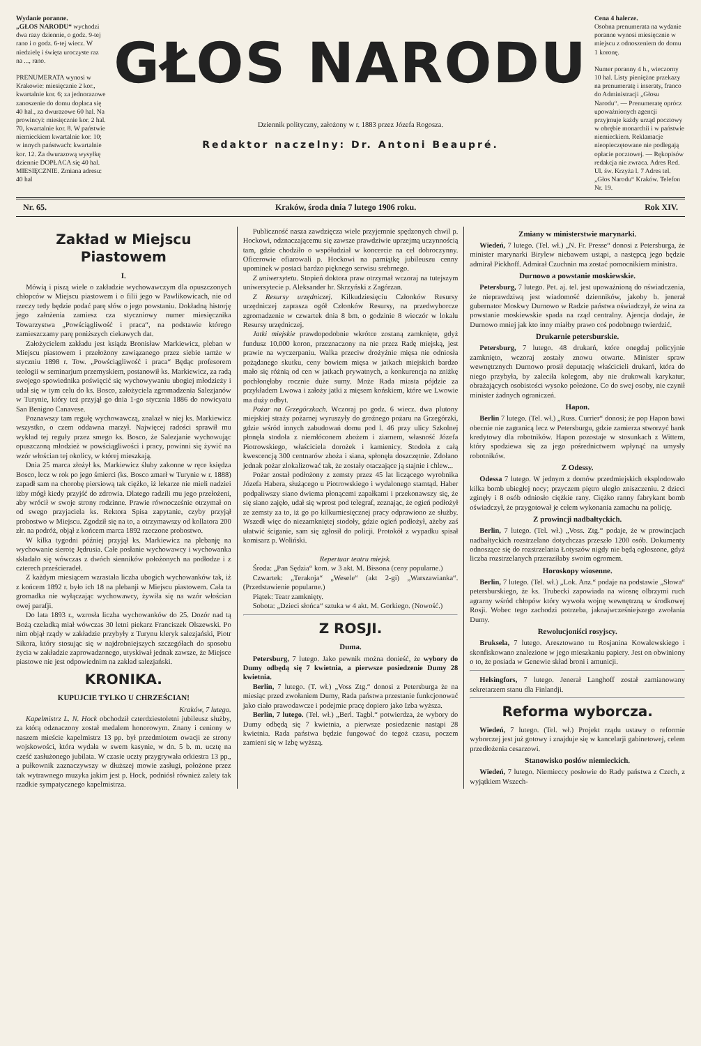Wydanie poranne.
„GŁOS NARODU“ wychodzi dwa razy dziennie, o godz. 9-tej rano i o godz. 6-tej wiecz. W niedzielę i święta uroczyste raz na ..., rano.
PRENUMERATA wynosi w Krakowie: miesięcznie 2 kor., kwartalnie kor. 6; za jednorazowe zanoszenie do domu dopłaca się 40 hal., za dwurazowe 60 hal. Na prowincyi: miesięcznie kor. 2 hal. 70, kwartalnie kor. 8. W państwie niemieckiem kwartalnie kor. 10; w innych państwach: kwartalnie kor. 12. Za dwurazową wysyłkę dziennie DOPŁACA się 40 hal. MIESIĘCZNIE. Zmiana adresu: 40 hal
GŁOS NARODU
Dziennik polityczny, założony w r. 1883 przez Józefa Rogosza.
Redaktor naczelny: Dr. Antoni Beaupré.
Cena 4 halerze.
Osobna prenumerata na wydanie poranne wynosi miesięcznie w miejscu z odnoszeniem do domu 1 koronę.
Numer poranny 4 h., wieczorny 10 hal. Listy pieniężne przekazy na prenumeratę i inseraty, franco do Administracji „Głosu Narodu“. — Prenumeratę oprócz upoważnionych agencji przyjmuje każdy urząd pocztowy w obrębie monarchii i w państwie niemieckiem. Reklamacje nieopieczętowane nie podlegają opłacie pocztowej. — Rękopisów redakcja nie zwraca. Adres Red. Ul. św. Krzyża l. 7 Adres tel. „Głos Narodu“ Kraków. Telefon Nr. 19.
Nr. 65. Kraków, środa dnia 7 lutego 1906 roku. Rok XIV.
Zakład w Miejscu Piastowem
I.
Mówią i piszą wiele o zakładzie wychowawczym dla opuszczonych chłopców w Miejscu piastowem i o filii jego w Pawlikowicach, nie od rzeczy tedy będzie podać parę słów o jego powstaniu. Dokładną historję jego założenia zamiesz cza styczniowy numer miesięcznika Towarzystwa „Powściągliwość i praca“, na podstawie którego zamieszczamy parę poniższych ciekawych dat.
Założycielem zakładu jest ksiądz Bronisław Markiewicz, pleban w Miejscu piastowem i przełożony zawiązanego przez siebie tamże w styczniu 1898 r. Tow. „Powściągliwość i praca“ Będąc profesorem teologii w seminarjum przemyskiem, postanowił ks. Markiewicz, za radą swojego spowiednika poświęcić się wychowywaniu ubogiej młodzieży i udał się w tym celu do ks. Bosco, założyciela zgromadzenia Salezjanów w Turynie, który też przyjął go dnia 1-go stycznia 1886 do nowicyatu San Benigno Canavese.
Poznawszy tam regułę wychowawczą, znalazł w niej ks. Markiewicz wszystko, o czem oddawna marzył. Najwięcej radości sprawił mu wykład tej reguły przez smego ks. Bosco, że Salezjanie wychowując opuszczoną młodzież w powściągliwości i pracy, powinni się żywić na wzór włościan tej okolicy, w której mieszkają.
Dnia 25 marca złożył ks. Markiewicz śluby zakonne w ręce księdza Bosco, lecz w rok po jego śmierci (ks. Bosco zmarł w Turynie w r. 1888) zapadł sam na chorobę piersiową tak ciężko, iż lekarze nie mieli nadziei iżby mógł kiedy przyjść do zdrowia. Dlatego radzili mu jego przełożeni, aby wrócił w swoje strony rodzinne. Prawie równocześnie otrzymał on od swego przyjaciela ks. Rektora Spisa zapytanie, czyby przyjął probostwo w Miejscu. Zgodził się na to, a otrzymawszy od kollatora 200 złr. na podróż, objął z końcem marca 1892 rzeczone probostwo.
W kilka tygodni później przyjął ks. Markiewicz na plebanję na wychowanie sierotę Jędrusia. Całe posłanie wychowawcy i wychowanka składało się wówczas z dwóch sienników położonych na podłodze i z czterech prześcieradeł.
Z każdym miesiącem wzrastała liczba ubogich wychowanków tak, iż z końcem 1892 r. było ich 18 na plebanji w Miejscu piastowem. Cała ta gromadka nie wyłączając wychowawcy, żywiła się na wzór włościan owej parafji.
Do lata 1893 r., wzrosła liczba wychowanków do 25. Dozór nad tą Bożą czeladką miał wówczas 30 letni piekarz Franciszek Olszewski. Po nim objął rządy w zakładzie przybyły z Turynu kleryk salezjański, Piotr Sikora, który stosując się w najdrobniejszych szczegółach do sposobu życia w zakładzie zaprowadzonego, utyskiwał jednak zawsze, że Miejsce piastowe nie jest odpowiednim na zakład salezjański.
KRONIKA.
KUPUJCIE TYLKO U CHRZEŚCIAN!
Kraków, 7 lutego.
Kapelmistrz L. N. Hock obchodził czterdziestoletni jubileusz służby, za którą odznaczony został medalem honorowym. Znany i ceniony w naszem mieście kapelmistrz 13 pp. był przedmiotem owacji ze strony wojskowości, która wydała w swem kasynie, w dn. 5 b. m. ucztę na cześć zasłużonego jubilata. W czasie uczty przygrywała orkiestra 13 pp., a pułkownik zaznaczywszy w dłuższej mowie zasługi, położone przez tak wytrawnego muzyka jakim jest p. Hock, podniósł również zalety tak rzadkie sympatycznego kapelmistrza.
Publiczność nasza zawdzięcza wiele przyjemnie spędzonych chwil p. Hockowi, odznaczającemu się zawsze prawdziwie uprzejmą uczynnością tam, gdzie chodziło o współudział w koncercie na cel dobroczynny. Oficerowie ofiarowali p. Hockowi na pamiątkę jubileuszu cenny upominek w postaci bardzo pięknego serwisu srebrnego.
Z uniwersytetu. Stopień doktora praw otrzymał wczoraj na tutejszym uniwersytecie p. Aleksander hr. Skrzyński z Zagórzan.
Z Resursy urzędniczej. Kilkudziesięciu Członków Resursy urzędniczej zaprasza ogół Członków Resursy, na przedwyborcze zgromadzenie w czwartek dnia 8 bm. o godzinie 8 wieczór w lokalu Resursy urzędniczej.
Jatki miejskie prawdopodobnie wkrótce zostaną zamknięte, gdyż fundusz 10.000 koron, przeznaczony na nie przez Radę miejską, jest prawie na wyczerpaniu. Walka przeciw drożyźnie mięsa nie odniosła pożądanego skutku, ceny bowiem mięsa w jatkach miejskich bardzo mało się różnią od cen w jatkach prywatnych, a konkurencja na zniżkę pochłonęłaby rocznie duże sumy. Może Rada miasta pójdzie za przykładem Lwowa i założy jatki z mięsem końskiem, które we Lwowie ma duży odbyt.
Pożar na Grzegórzkach. Wczoraj po godz. 6 wiecz. dwa plutony miejskiej straży pożarnej wyruszyły do groźnego pożaru na Grzegórzki, gdzie wśród innych zabudowań domu pod l. 46 przy ulicy Szkolnej płonęła stodoła z niemłóconem zbożem i ziarnem, własność Józefa Piotrowskiego, właściciela dorożek i kamienicy. Stodoła z całą kwescencją 300 centnarów zboża i siana, spłonęła doszczętnie. Zdołano jednak pożar zlokalizować tak, że zostały otaczające ją stajnie i chlew...
Pożar został podłożony z zemsty przez 45 lat liczącego wyrobnika Józefa Habera, służącego u Piotrowskiego i wydalonego stamtąd. Haber podpaliwszy siano dwiema płonącemi zapałkami i przekonawszy się, że się siano zajęło, udał się wprost pod telegraf, zeznając, że ogień podłożył ze zemsty za to, iż go po kilkumiesięcznej pracy odprawiono ze służby. Wszedł więc do niezamkniętej stodoły, gdzie ogień podłożył, ażeby zaś ułatwić ściganie, sam się zgłosił do policji. Protokół z wypadku spisał komisarz p. Woliński.
Repertuar teatru miejsk.
Środa: „Pan Sędzia“ kom. w 3 akt. M. Bissona (ceny popularne.)
Czwartek: „Terakoja“ „Wesele“ (akt 2-gi) „Warszawianka“. (Przedstawienie popularne.)
Piątek: Teatr zamknięty.
Sobota: „Dzieci słońca“ sztuka w 4 akt. M. Gorkiego. (Nowość.)
Z ROSJI.
Duma.
Petersburg, 7 lutego. Jako pewnik można donieść, że wybory do Dumy odbędą się 7 kwietnia, a pierwsze posiedzenie Dumy 28 kwietnia.
Berlin, 7 lutego. (T. wł.) „Voss Ztg.“ donosi z Petersburga że na miesiąc przed zwołaniem Dumy, Rada państwa przestanie funkcjonować jako ciało prawodawcze i podejmie pracę dopiero jako Izba wyższa.
Berlin, 7 lutego. (Tel. wł.) „Berl. Tagbl.“ potwierdza, że wybory do Dumy odbędą się 7 kwietnia, a pierwsze posiedzenie nastąpi 28 kwietnia. Rada państwa będzie fungować do tegoż czasu, poczem zamieni się w Izbę wyższą.
Zmiany w ministerstwie marynarki.
Wiedeń, 7 lutego. (Tel. wł.) „N. Fr. Presse“ donosi z Petersburga, że minister marynarki Birylew niebawem ustąpi, a następcą jego będzie admirał Pickhoff. Admirał Czuchnin ma zostać pomocnikiem ministra.
Durnowo a powstanie moskiewskie.
Petersburg, 7 lutego. Pet. aj. tel. jest upoważnioną do oświadczenia, że nieprawdziwą jest wiadomość dzienników, jakoby b. jenerał gubernator Moskwy Durnowo w Radzie państwa oświadczył, że wina za powstanie moskiewskie spada na rząd centralny. Ajencja dodaje, że Durnowo mniej jak kto inny miałby prawo coś podobnego twierdzić.
Drukarnie petersburskie.
Petersburg, 7 lutego. 48 drukarń, które onegdaj policyjnie zamknięto, wczoraj zostały znowu otwarte. Minister spraw wewnętrznych Durnowo prosił deputację właścicieli drukarń, która do niego przybyła, by zaleciła kolegom, aby nie drukowali karykatur, obrażających osobistości wysoko położone. Co do swej osoby, nie czynił minister żadnych ograniczeń.
Hapon.
Berlin 7 lutego. (Tel. wł.) „Russ. Currier“ donosi; że pop Hapon bawi obecnie nie zagranicą lecz w Petersburgu, gdzie zamierza stworzyć bank kredytowy dla robotników. Hapon pozostaje w stosunkach z Wittem, który spodziewa się za jego pośrednictwem wpłynąć na umysły robotników.
Z Odessy.
Odessa 7 lutego. W jednym z domów przedmiejskich eksplodowało kilka bomb ubiegłej nocy; przyczem piętro uległo zniszczeniu. 2 dzieci zginęły i 8 osób odniosło ciężkie rany. Ciężko ranny fabrykant bomb oświadczył, że przygotował je celem wykonania zamachu na policję.
Z prowincji nadbałtyckich.
Berlin, 7 lutego. (Tel. wł.) „Voss. Ztg.“ podaje, że w prowincjach nadbałtyckich rozstrzelano dotychczas przeszło 1200 osób. Dokumenty odnoszące się do rozstrzelania Łotyszów nigdy nie będą ogłoszone, gdyż liczba rozstrzelanych przeraziłaby swoim ogromem.
Horoskopy wiosenne.
Berlin, 7 lutego. (Tel. wł.) „Lok. Anz.“ podaje na podstawie „Słowa“ petersburskiego, że ks. Trubecki zapowiada na wiosnę olbrzymi ruch agrarny wśród chłopów który wywoła wojnę wewnętrzną w środkowej Rosji. Wobec tego zachodzi potrzeba, jaknajwcześniejszego zwołania Dumy.
Rewolucjoniści rosyjscy.
Bruksela, 7 lutego. Aresztowano tu Rosjanina Kowalewskiego i skonfiskowano znalezione w jego mieszkaniu papiery. Jest on obwiniony o to, że posiada w Genewie skład broni i amunicji.
Helsingfors, 7 lutego. Jenerał Langhoff został zamianowany sekretarzem stanu dla Finlandji.
Reforma wyborcza.
Wiedeń, 7 lutego. (Tel. wł.) Projekt rządu ustawy o reformie wyborczej jest już gotowy i znajduje się w kancelarji gabinetowej, celem przedłożenia cesarzowi.
Stanowisko posłów niemieckich.
Wiedeń, 7 lutego. Niemieccy posłowie do Rady państwa z Czech, z wyjątkiem Wszech-